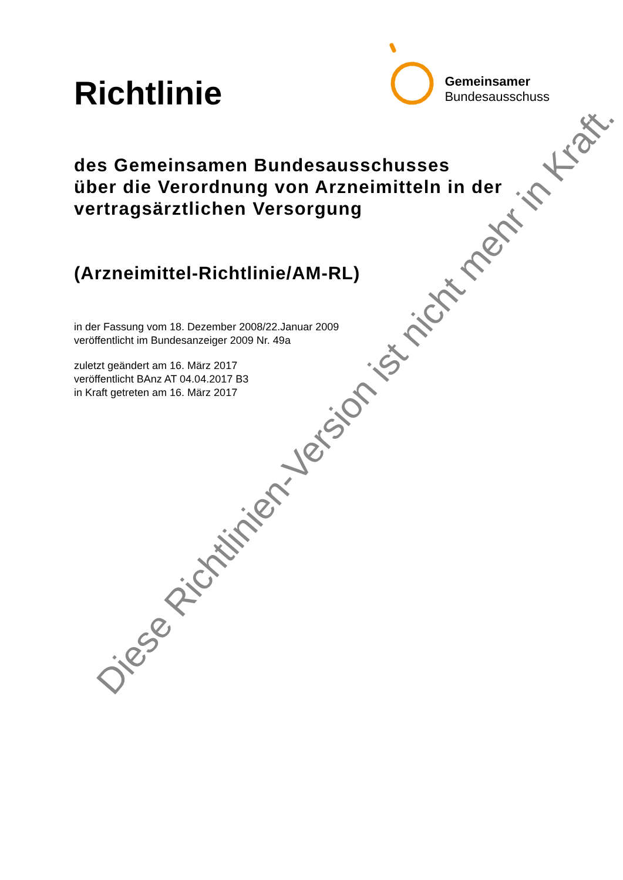Richtlinie
Gemeinsamer
Bundesausschuss
des Gemeinsamen Bundesausschusses
über die Verordnung von Arzneimitteln in der
vertragsärztlichen Versorgung
(Arzneimittel-Richtlinie/AM-RL)
in der Fassung vom 18. Dezember 2008/22.Januar 2009
veröffentlicht im Bundesanzeiger 2009 Nr. 49a
zuletzt geändert am 16. März 2017
veröffentlicht BAnz AT 04.04.2017 B3
in Kraft getreten am 16. März 2017
Diese Richtlinien-Version ist nicht mehr in Kraft.